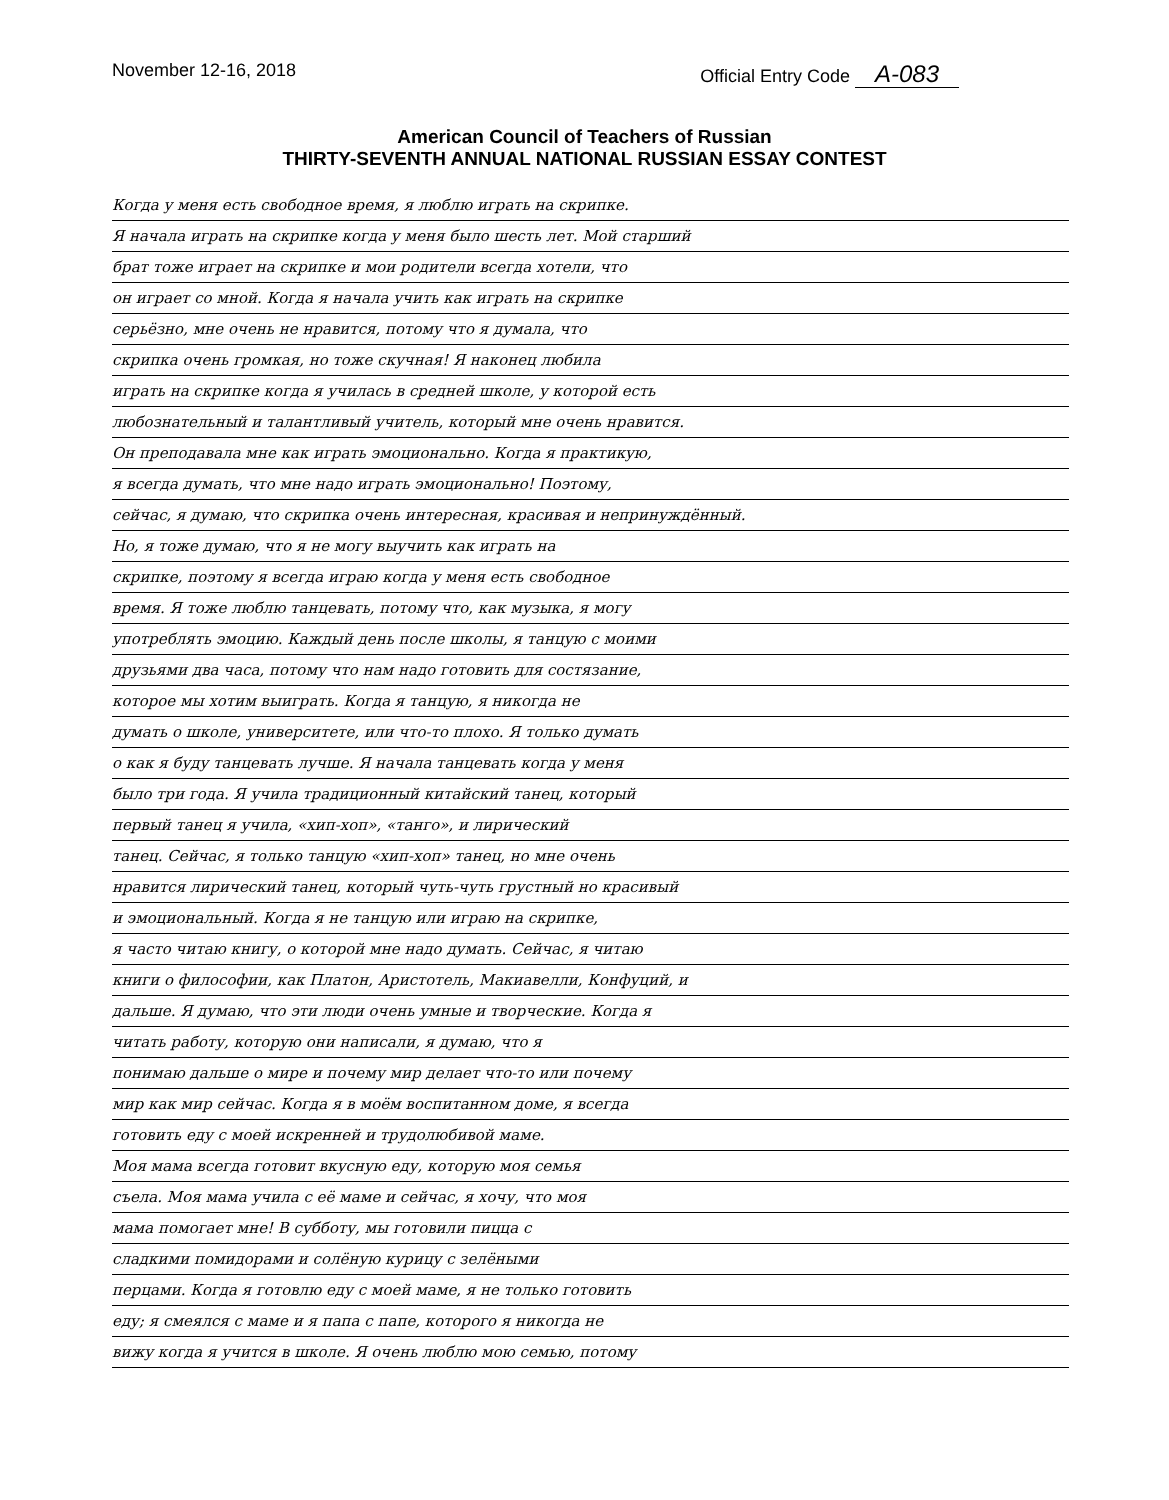November 12-16, 2018 Official Entry Code A-083
American Council of Teachers of Russian
THIRTY-SEVENTH ANNUAL NATIONAL RUSSIAN ESSAY CONTEST
Когда у меня есть свободное время, я люблю играть на скрипке.
Я начала играть на скрипке когда у меня было шесть лет. Мой старший
брат тоже играет на скрипке и мои родители всегда хотели, что
он играет со мной. Когда я начала учить как играть на скрипке
серьёзно, мне очень не нравится, потому что я думала, что
скрипка очень громкая, но тоже скучная! Я наконец любила
играть на скрипке когда я училась в средней школе, у которой есть
любознательный и талантливый учитель, который мне очень нравится.
Он преподавала мне как играть эмоционально. Когда я практикую,
я всегда думать, что мне надо играть эмоционально! Поэтому,
сейчас, я думаю, что скрипка очень интересная, красивая и непринуждённый.
Но, я тоже думаю, что я не могу выучить как играть на
скрипке, поэтому я всегда играю когда у меня есть свободное
время. Я тоже люблю танцевать, потому что, как музыка, я могу
употреблять эмоцию. Каждый день после школы, я танцую с моими
друзьями два часа, потому что нам надо готовить для состязание,
которое мы хотим выиграть. Когда я танцую, я никогда не
думать о школе, университете, или что-то плохо. Я только думать
о как я буду танцевать лучше. Я начала танцевать когда у меня
было три года. Я учила традиционный китайский танец, который
первый танец я учила, «хип-хоп», «танго», и лирический
танец. Сейчас, я только танцую «хип-хоп» танец, но мне очень
нравится лирический танец, который чуть-чуть грустный но красивый
и эмоциональный. Когда я не танцую или играю на скрипке,
я часто читаю книгу, о которой мне надо думать. Сейчас, я читаю
книги о философии, как Платон, Аристотель, Макиавелли, Конфуций, и
дальше. Я думаю, что эти люди очень умные и творческие. Когда я
читать работу, которую они написали, я думаю, что я
понимаю дальше о мире и почему мир делает что-то или почему
мир как мир сейчас. Когда я в моём воспитанном доме, я всегда
готовить еду с моей искренней и трудолюбивой маме.
Моя мама всегда готовит вкусную еду, которую моя семья
съела. Моя мама учила с её маме и сейчас, я хочу, что моя
мама помогает мне! В субботу, мы готовили пицца с
сладкими помидорами и солёную курицу с зелёными
перцами. Когда я готовлю еду с моей маме, я не только готовить
еду; я смеялся с маме и я папа с папе, которого я никогда не
вижу когда я учится в школе. Я очень люблю мою семью, потому